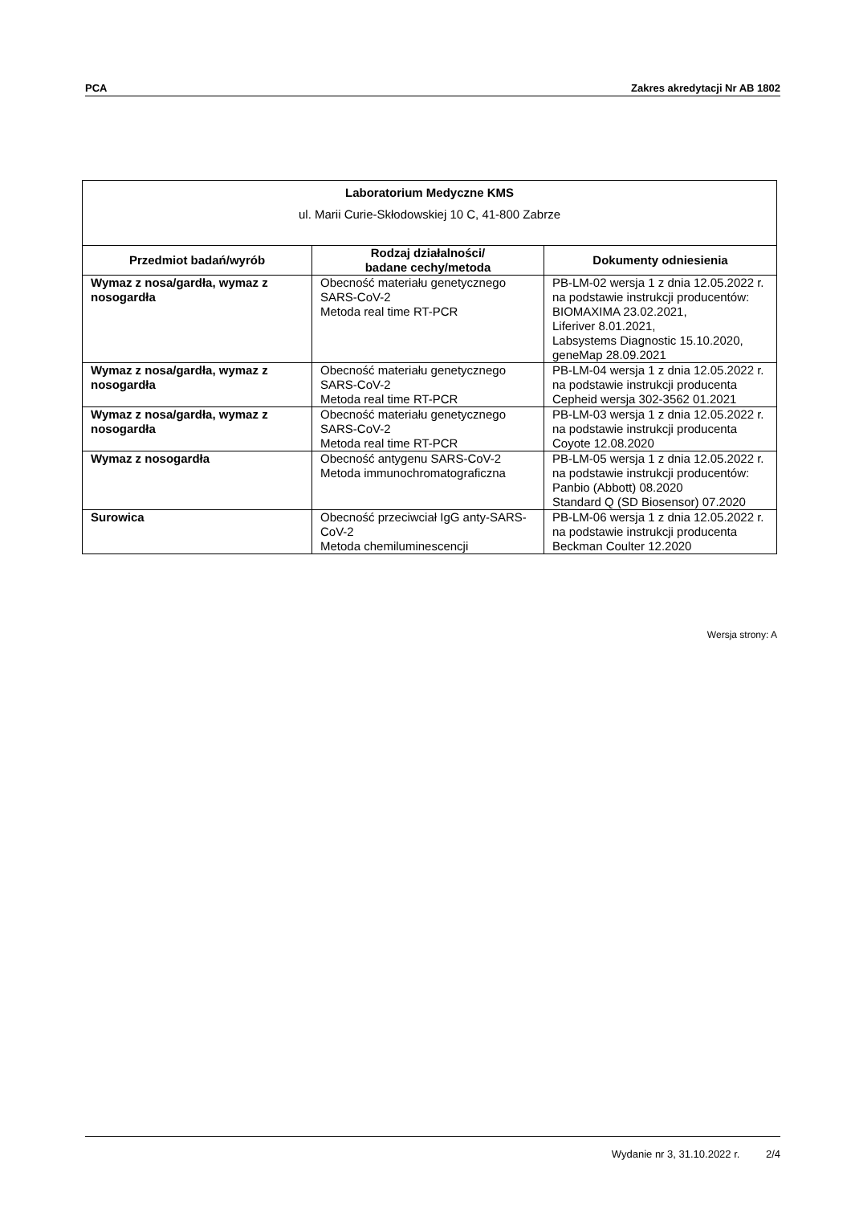PCA Zakres akredytacji Nr AB 1802
| Laboratorium Medyczne KMS ul. Marii Curie-Skłodowskiej 10 C, 41-800 Zabrze | | |
| Przedmiot badań/wyrób | Rodzaj działalności/ badane cechy/metoda | Dokumenty odniesienia |
| Wymaz z nosa/gardła, wymaz z nosogardła | Obecność materiału genetycznego SARS-CoV-2 Metoda real time RT-PCR | PB-LM-02 wersja 1 z dnia 12.05.2022 r. na podstawie instrukcji producentów: BIOMAXIMA 23.02.2021, Liferiver 8.01.2021, Labsystems Diagnostic 15.10.2020, geneMap 28.09.2021 |
| Wymaz z nosa/gardła, wymaz z nosogardła | Obecność materiału genetycznego SARS-CoV-2 Metoda real time RT-PCR | PB-LM-04 wersja 1 z dnia 12.05.2022 r. na podstawie instrukcji producenta Cepheid wersja 302-3562 01.2021 |
| Wymaz z nosa/gardła, wymaz z nosogardła | Obecność materiału genetycznego SARS-CoV-2 Metoda real time RT-PCR | PB-LM-03 wersja 1 z dnia 12.05.2022 r. na podstawie instrukcji producenta Coyote 12.08.2020 |
| Wymaz z nosogardła | Obecność antygenu SARS-CoV-2 Metoda immunochromatograficzna | PB-LM-05 wersja 1 z dnia 12.05.2022 r. na podstawie instrukcji producentów: Panbio (Abbott) 08.2020 Standard Q (SD Biosensor) 07.2020 |
| Surowica | Obecność przeciwciał IgG anty-SARS-CoV-2 Metoda chemiluminescencji | PB-LM-06 wersja 1 z dnia 12.05.2022 r. na podstawie instrukcji producenta Beckman Coulter 12.2020 |
Wersja strony: A
Wydanie nr 3, 31.10.2022 r. 2/4